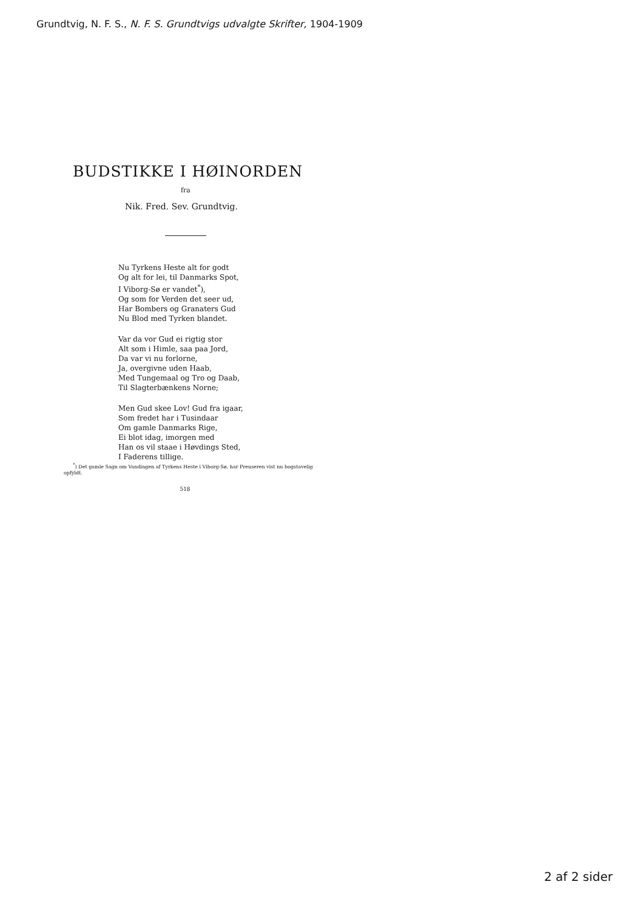Grundtvig, N. F. S., N. F. S. Grundtvigs udvalgte Skrifter, 1904-1909
BUDSTIKKE I HØINORDEN
fra
Nik. Fred. Sev. Grundtvig.
Nu Tyrkens Heste alt for godt
Og alt for lei, til Danmarks Spot,
I Viborg-Sø er vandet<sup>*</sup>),
Og som for Verden det seer ud,
Har Bombers og Granaters Gud
Nu Blod med Tyrken blandet.
Var da vor Gud ei rigtig stor
Alt som i Himle, saa paa Jord,
Da var vi nu forlorne,
Ja, overgivne uden Haab,
Med Tungemaal og Tro og Daab,
Til Slagterbænkens Norne;
Men Gud skee Lov! Gud fra igaar,
Som fredet har i Tusindaar
Om gamle Danmarks Rige,
Ei blot idag, imorgen med
Han os vil staae i Høvdings Sted,
I Faderens tillige.
<sup>*</sup>) Det gamle Sagn om Vandingen af Tyrkens Heste i Viborg-Sø, har Preuseren vist nu bogstavelig opfyldt.
518
2 af 2 sider